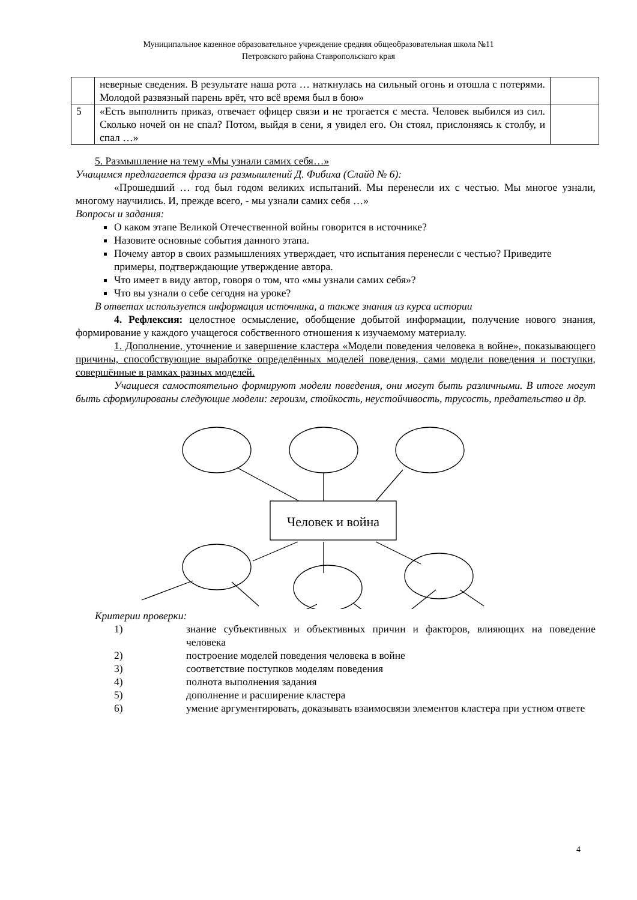Муниципальное казенное образовательное учреждение средняя общеобразовательная школа №11
Петровского района Ставропольского края
| | неверные сведения. В результате наша рота … наткнулась на сильный огонь и отошла с потерями. Молодой развязный парень врёт, что всё время был в бою» | |
| 5 | «Есть выполнить приказ, отвечает офицер связи и не трогается с места. Человек выбился из сил. Сколько ночей он не спал? Потом, выйдя в сени, я увидел его. Он стоял, прислоняясь к столбу, и спал …» | |
5. Размышление на тему «Мы узнали самих себя…»
Учащимся предлагается фраза из размышлений Д. Фибиха (Слайд № 6):
«Прошедший … год был годом великих испытаний. Мы перенесли их с честью. Мы многое узнали, многому научились. И, прежде всего, - мы узнали самих себя …»
Вопросы и задания:
О каком этапе Великой Отечественной войны говорится в источнике?
Назовите основные события данного этапа.
Почему автор в своих размышлениях утверждает, что испытания перенесли с честью? Приведите примеры, подтверждающие утверждение автора.
Что имеет в виду автор, говоря о том, что «мы узнали самих себя»?
Что вы узнали о себе сегодня на уроке?
В ответах используется информация источника, а также знания из курса истории
4. Рефлексия: целостное осмысление, обобщение добытой информации, получение нового знания, формирование у каждого учащегося собственного отношения к изучаемому материалу.
1. Дополнение, уточнение и завершение кластера «Модели поведения человека в войне», показывающего причины, способствующие выработке определённых моделей поведения, сами модели поведения и поступки, совершённые в рамках разных моделей.
Учащиеся самостоятельно формируют модели поведения, они могут быть различными. В итоге могут быть сформулированы следующие модели: героизм, стойкость, неустойчивость, трусость, предательство и др.
Человек и война
Критерии проверки:
1) знание субъективных и объективных причин и факторов, влияющих на поведение человека
2) построение моделей поведения человека в войне
3) соответствие поступков моделям поведения
4) полнота выполнения задания
5) дополнение и расширение кластера
6) умение аргументировать, доказывать взаимосвязи элементов кластера при устном ответе
4